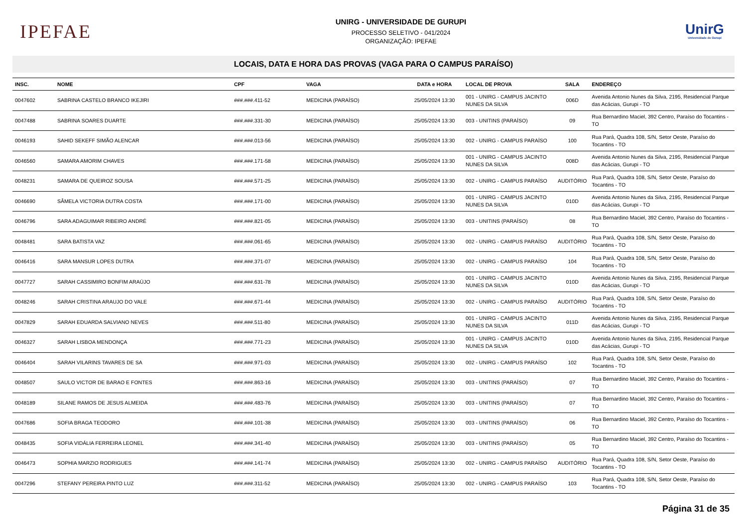IPEFAE
UNIRG - UNIVERSIDADE DE GURUPI
PROCESSO SELETIVO - 041/2024
ORGANIZAÇÃO: IPEFAE
UnirG
Universidade de Gurupi
LOCAIS, DATA E HORA DAS PROVAS (VAGA PARA O CAMPUS PARAÍSO)
| INSC. | NOME | CPF | VAGA | DATA e HORA | LOCAL DE PROVA | SALA | ENDEREÇO |
| --- | --- | --- | --- | --- | --- | --- | --- |
| 0047602 | SABRINA CASTELO BRANCO IKEJIRI | ###.###.411-52 | MEDICINA (PARAÍSO) | 25/05/2024 13:30 | 001 - UNIRG - CAMPUS JACINTO NUNES DA SILVA | 006D | Avenida Antonio Nunes da Silva, 2195, Residencial Parque das Acácias, Gurupi - TO |
| 0047488 | SABRINA SOARES DUARTE | ###.###.331-30 | MEDICINA (PARAÍSO) | 25/05/2024 13:30 | 003 - UNITINS (PARAÍSO) | 09 | Rua Bernardino Maciel, 392 Centro, Paraíso do Tocantins - TO |
| 0046193 | SAHID SEKEFF SIMÃO ALENCAR | ###.###.013-56 | MEDICINA (PARAÍSO) | 25/05/2024 13:30 | 002 - UNIRG - CAMPUS PARAÍSO | 100 | Rua Pará, Quadra 108, S/N, Setor Oeste, Paraíso do Tocantins - TO |
| 0046560 | SAMARA AMORIM CHAVES | ###.###.171-58 | MEDICINA (PARAÍSO) | 25/05/2024 13:30 | 001 - UNIRG - CAMPUS JACINTO NUNES DA SILVA | 008D | Avenida Antonio Nunes da Silva, 2195, Residencial Parque das Acácias, Gurupi - TO |
| 0048231 | SAMARA DE QUEIROZ SOUSA | ###.###.571-25 | MEDICINA (PARAÍSO) | 25/05/2024 13:30 | 002 - UNIRG - CAMPUS PARAÍSO | AUDITÓRIO | Rua Pará, Quadra 108, S/N, Setor Oeste, Paraíso do Tocantins - TO |
| 0046690 | SÂMELA VICTORIA DUTRA COSTA | ###.###.171-00 | MEDICINA (PARAÍSO) | 25/05/2024 13:30 | 001 - UNIRG - CAMPUS JACINTO NUNES DA SILVA | 010D | Avenida Antonio Nunes da Silva, 2195, Residencial Parque das Acácias, Gurupi - TO |
| 0046796 | SARA ADAGUIMAR RIBEIRO ANDRÉ | ###.###.821-05 | MEDICINA (PARAÍSO) | 25/05/2024 13:30 | 003 - UNITINS (PARAÍSO) | 08 | Rua Bernardino Maciel, 392 Centro, Paraíso do Tocantins - TO |
| 0048481 | SARA BATISTA VAZ | ###.###.061-65 | MEDICINA (PARAÍSO) | 25/05/2024 13:30 | 002 - UNIRG - CAMPUS PARAÍSO | AUDITÓRIO | Rua Pará, Quadra 108, S/N, Setor Oeste, Paraíso do Tocantins - TO |
| 0046416 | SARA MANSUR LOPES DUTRA | ###.###.371-07 | MEDICINA (PARAÍSO) | 25/05/2024 13:30 | 002 - UNIRG - CAMPUS PARAÍSO | 104 | Rua Pará, Quadra 108, S/N, Setor Oeste, Paraíso do Tocantins - TO |
| 0047727 | SARAH CASSIMIRO BONFIM ARAÚJO | ###.###.631-78 | MEDICINA (PARAÍSO) | 25/05/2024 13:30 | 001 - UNIRG - CAMPUS JACINTO NUNES DA SILVA | 010D | Avenida Antonio Nunes da Silva, 2195, Residencial Parque das Acácias, Gurupi - TO |
| 0048246 | SARAH CRISTINA ARAUJO DO VALE | ###.###.671-44 | MEDICINA (PARAÍSO) | 25/05/2024 13:30 | 002 - UNIRG - CAMPUS PARAÍSO | AUDITÓRIO | Rua Pará, Quadra 108, S/N, Setor Oeste, Paraíso do Tocantins - TO |
| 0047829 | SARAH EDUARDA SALVIANO NEVES | ###.###.511-80 | MEDICINA (PARAÍSO) | 25/05/2024 13:30 | 001 - UNIRG - CAMPUS JACINTO NUNES DA SILVA | 011D | Avenida Antonio Nunes da Silva, 2195, Residencial Parque das Acácias, Gurupi - TO |
| 0046327 | SARAH LISBOA MENDONÇA | ###.###.771-23 | MEDICINA (PARAÍSO) | 25/05/2024 13:30 | 001 - UNIRG - CAMPUS JACINTO NUNES DA SILVA | 010D | Avenida Antonio Nunes da Silva, 2195, Residencial Parque das Acácias, Gurupi - TO |
| 0046404 | SARAH VILARINS TAVARES DE SA | ###.###.971-03 | MEDICINA (PARAÍSO) | 25/05/2024 13:30 | 002 - UNIRG - CAMPUS PARAÍSO | 102 | Rua Pará, Quadra 108, S/N, Setor Oeste, Paraíso do Tocantins - TO |
| 0048507 | SAULO VICTOR DE BARAO E FONTES | ###.###.863-16 | MEDICINA (PARAÍSO) | 25/05/2024 13:30 | 003 - UNITINS (PARAÍSO) | 07 | Rua Bernardino Maciel, 392 Centro, Paraíso do Tocantins - TO |
| 0048189 | SILANE RAMOS DE JESUS ALMEIDA | ###.###.483-76 | MEDICINA (PARAÍSO) | 25/05/2024 13:30 | 003 - UNITINS (PARAÍSO) | 07 | Rua Bernardino Maciel, 392 Centro, Paraíso do Tocantins - TO |
| 0047686 | SOFIA BRAGA TEODORO | ###.###.101-38 | MEDICINA (PARAÍSO) | 25/05/2024 13:30 | 003 - UNITINS (PARAÍSO) | 06 | Rua Bernardino Maciel, 392 Centro, Paraíso do Tocantins - TO |
| 0048435 | SOFIA VIDÁLIA FERREIRA LEONEL | ###.###.341-40 | MEDICINA (PARAÍSO) | 25/05/2024 13:30 | 003 - UNITINS (PARAÍSO) | 05 | Rua Bernardino Maciel, 392 Centro, Paraíso do Tocantins - TO |
| 0046473 | SOPHIA MARZIO RODRIGUES | ###.###.141-74 | MEDICINA (PARAÍSO) | 25/05/2024 13:30 | 002 - UNIRG - CAMPUS PARAÍSO | AUDITÓRIO | Rua Pará, Quadra 108, S/N, Setor Oeste, Paraíso do Tocantins - TO |
| 0047296 | STEFANY PEREIRA PINTO LUZ | ###.###.311-52 | MEDICINA (PARAÍSO) | 25/05/2024 13:30 | 002 - UNIRG - CAMPUS PARAÍSO | 103 | Rua Pará, Quadra 108, S/N, Setor Oeste, Paraíso do Tocantins - TO |
Página 31 de 35